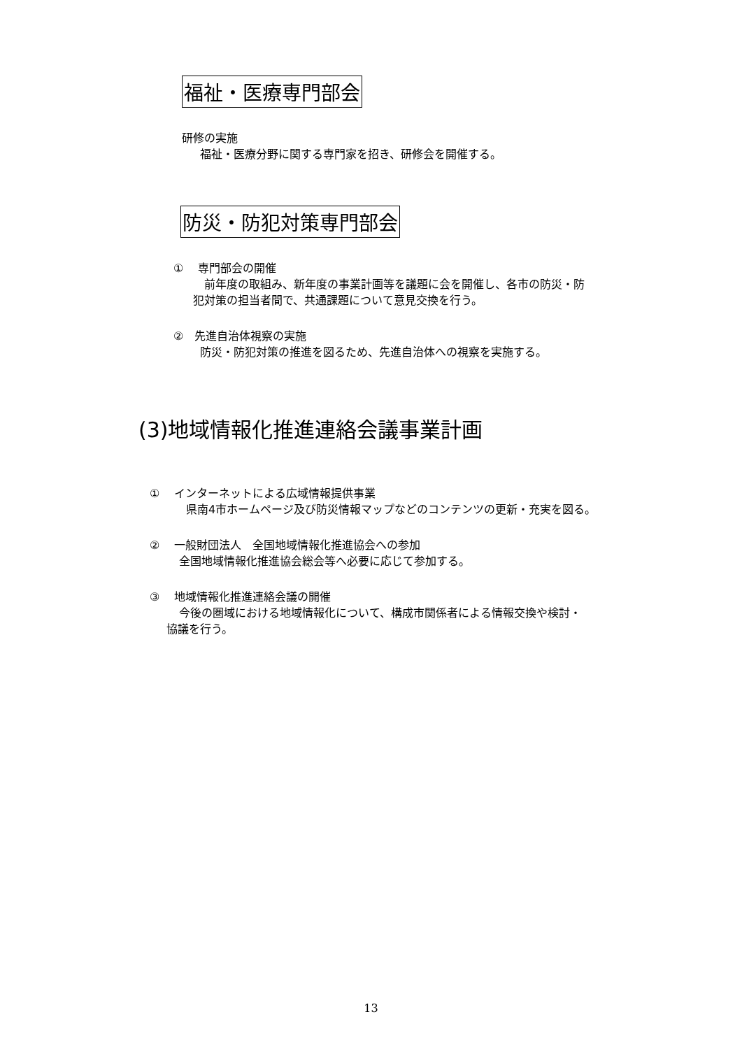福祉・医療専門部会
研修の実施
福祉・医療分野に関する専門家を招き、研修会を開催する。
防災・防犯対策専門部会
①　 専門部会の開催
前年度の取組み、新年度の事業計画等を議題に会を開催し、各市の防災・防
犯対策の担当者間で、共通課題について意見交換を行う。
②　先進自治体視察の実施
防災・防犯対策の推進を図るため、先進自治体への視察を実施する。
(3)地域情報化推進連絡会議事業計画
①　 インターネットによる広域情報提供事業
県南4市ホームページ及び防災情報マップなどのコンテンツの更新・充実を図る。
②　 一般財団法人　全国地域情報化推進協会への参加
全国地域情報化推進協会総会等へ必要に応じて参加する。
③　 地域情報化推進連絡会議の開催
今後の圏域における地域情報化について、構成市関係者による情報交換や検討・
協議を行う。
13